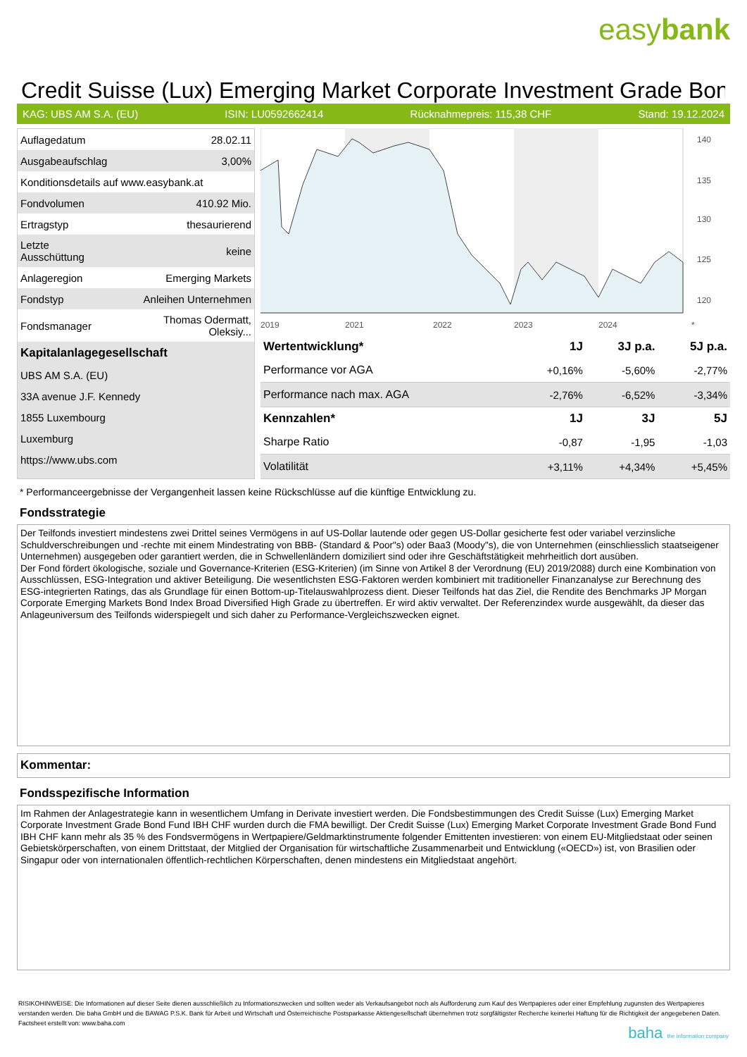easybank
Credit Suisse (Lux) Emerging Market Corporate Investment Grade Bon
KAG: UBS AM S.A. (EU) ISIN: LU0592662414 Rücknahmepreis: 115,38 CHF Stand: 19.12.2024
| Auflagedatum | 28.02.11 |
| Ausgabeaufschlag | 3,00% |
| Konditionsdetails auf www.easybank.at | |
| Fondvolumen | 410.92 Mio. |
| Ertragstyp | thesaurierend |
| Letzte Ausschüttung | keine |
| Anlageregion | Emerging Markets |
| Fondstyp | Anleihen Unternehmen |
| Fondsmanager | Thomas Odermatt, Oleksiy... |
| Kapitalanlagegesellschaft | |
| UBS AM S.A. (EU) | |
| 33A avenue J.F. Kennedy | |
| 1855 Luxembourg | |
| Luxemburg | |
| https://www.ubs.com | |
140
135
130
125
120
2019
2021
2022
2023
2024
*
| Wertentwicklung* | 1J | 3J p.a. | 5J p.a. |
| --- | --- | --- | --- |
| Performance vor AGA | +0,16% | -5,60% | -2,77% |
| Performance nach max. AGA | -2,76% | -6,52% | -3,34% |
| Kennzahlen* | 1J | 3J | 5J |
| Sharpe Ratio | -0,87 | -1,95 | -1,03 |
| Volatilität | +3,11% | +4,34% | +5,45% |
* Performanceergebnisse der Vergangenheit lassen keine Rückschlüsse auf die künftige Entwicklung zu.
Fondsstrategie
Der Teilfonds investiert mindestens zwei Drittel seines Vermögens in auf US-Dollar lautende oder gegen US-Dollar gesicherte fest oder variabel verzinsliche Schuldverschreibungen und -rechte mit einem Mindestrating von BBB- (Standard & Poor"s) oder Baa3 (Moody"s), die von Unternehmen (einschliesslich staatseigener Unternehmen) ausgegeben oder garantiert werden, die in Schwellenländern domiziliert sind oder ihre Geschäftstätigkeit mehrheitlich dort ausüben.
Der Fond fördert ökologische, soziale und Governance-Kriterien (ESG-Kriterien) (im Sinne von Artikel 8 der Verordnung (EU) 2019/2088) durch eine Kombination von Ausschlüssen, ESG-Integration und aktiver Beteiligung. Die wesentlichsten ESG-Faktoren werden kombiniert mit traditioneller Finanzanalyse zur Berechnung des ESG-integrierten Ratings, das als Grundlage für einen Bottom-up-Titelauswahlprozess dient. Dieser Teilfonds hat das Ziel, die Rendite des Benchmarks JP Morgan Corporate Emerging Markets Bond Index Broad Diversified High Grade zu übertreffen. Er wird aktiv verwaltet. Der Referenzindex wurde ausgewählt, da dieser das Anlageuniversum des Teilfonds widerspiegelt und sich daher zu Performance-Vergleichszwecken eignet.
Kommentar:
Fondsspezifische Information
Im Rahmen der Anlagestrategie kann in wesentlichem Umfang in Derivate investiert werden. Die Fondsbestimmungen des Credit Suisse (Lux) Emerging Market Corporate Investment Grade Bond Fund IBH CHF wurden durch die FMA bewilligt. Der Credit Suisse (Lux) Emerging Market Corporate Investment Grade Bond Fund IBH CHF kann mehr als 35 % des Fondsvermögens in Wertpapiere/Geldmarktinstrumente folgender Emittenten investieren: von einem EU-Mitgliedstaat oder seinen Gebietskörperschaften, von einem Drittstaat, der Mitglied der Organisation für wirtschaftliche Zusammenarbeit und Entwicklung («OECD») ist, von Brasilien oder Singapur oder von internationalen öffentlich-rechtlichen Körperschaften, denen mindestens ein Mitgliedstaat angehört.
RISIKOHINWEISE: Die Informationen auf dieser Seite dienen ausschließlich zu Informationszwecken und sollten weder als Verkaufsangebot noch als Aufforderung zum Kauf des Wertpapieres oder einer Empfehlung zugunsten des Wertpapieres verstanden werden. Die baha GmbH und die BAWAG P.S.K. Bank für Arbeit und Wirtschaft und Österreichische Postsparkasse Aktiengesellschaft übernehmen trotz sorgfältigster Recherche keinerlei Haftung für die Richtigkeit der angegebenen Daten.
Factsheet erstellt von: www.baha.com
baha the information company